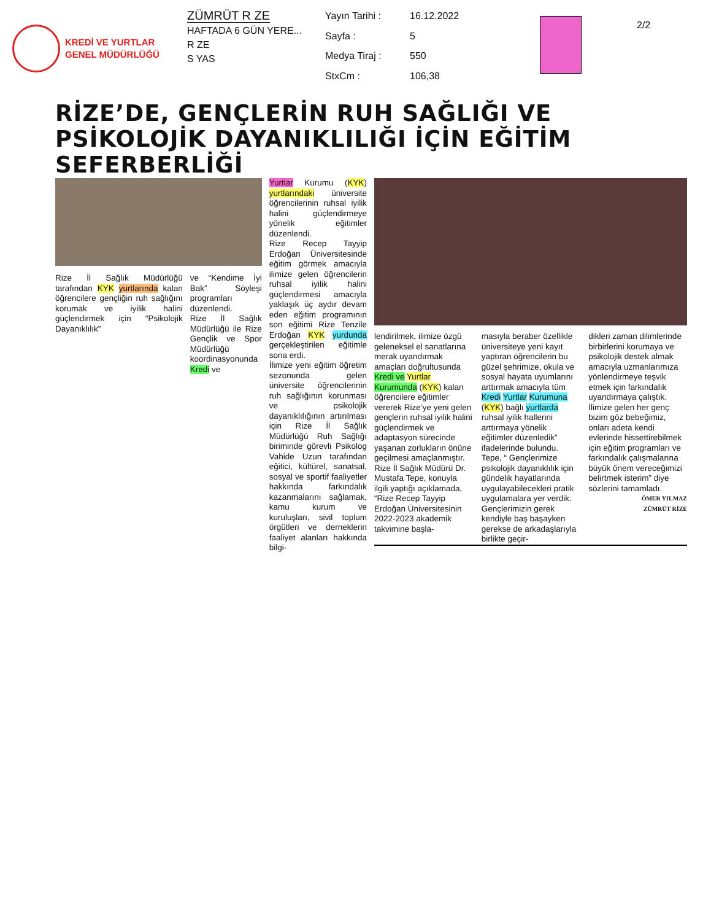KREDİ VE YURTLAR
GENEL MÜDÜRLÜĞÜ
ZÜMRÜT R ZE
HAFTADA 6 GÜN YERE...
R ZE
S YAS
Yayın Tarihi : 16.12.2022 Sayfa : 5 Medya Tiraj : 550 StxCm : 106,38
2/2
RİZE’DE, GENÇLERİN RUH SAĞLIĞI VE PSİKOLOJİK DAYANIKLILIĞI İÇİN EĞİTİM SEFERBERLİĞİ
Rize İl Sağlık Müdürlüğü tarafından KYK yurtlarında kalan öğrencilere gençliğin ruh sağlığını korumak ve iyilik halini güçlendirmek için “Psikolojik Dayanıklılık”
ve “Kendime İyi Bak” Söyleşi programları düzenlendi.
Rize İl Sağlık Müdürlüğü ile Rize Gençlik ve Spor Müdürlüğü koordinasyonunda Kredi ve
Yurtlar Kurumu (KYK) yurtlarındaki üniversite öğrencilerinin ruhsal iyilik halini güçlendirmeye yönelik eğitimler düzenlendi.
Rize Recep Tayyip Erdoğan Üniversitesinde eğitim görmek amacıyla ilimize gelen öğrencilerin ruhsal iyilik halini güçlendirmesi amacıyla yaklaşık üç aydır devam eden eğitim programının son eğitimi Rize Tenzile Erdoğan KYK yurdunda gerçekleştirilen eğitimle sona erdi.
İlimize yeni eğitim öğretim sezonunda gelen üniversite öğrencilerinin ruh sağlığının korunması ve psikolojik dayanıklılığının artırılması için Rize İl Sağlık Müdürlüğü Ruh Sağlığı biriminde görevli Psikolog Vahide Uzun tarafından eğitici, kültürel, sanatsal, sosyal ve sportif faaliyetler hakkında farkındalık kazanmalarını sağlamak, kamu kurum ve kuruluşları, sivil toplum örgütleri ve derneklerin faaliyet alanları hakkında bilgi-
lendirilmek, ilimize özgü geleneksel el sanatlarına merak uyandırmak amaçları doğrultusunda Kredi ve Yurtlar Kurumunda (KYK) kalan öğrencilere eğitimler vererek Rize’ye yeni gelen gençlerin ruhsal iyilik halini güçlendirmek ve adaptasyon sürecinde yaşanan zorlukların önüne geçilmesi amaçlanmıştır.
Rize İl Sağlık Müdürü Dr. Mustafa Tepe, konuyla ilgili yaptığı açıklamada, “Rize Recep Tayyip Erdoğan Üniversitesinin 2022-2023 akademik takvimine başla-
masıyla beraber özellikle üniversiteye yeni kayıt yaptıran öğrencilerin bu güzel şehrimize, okula ve sosyal hayata uyumlarını arttırmak amacıyla tüm Kredi Yurtlar Kurumuna (KYK) bağlı yurtlarda ruhsal iyilik hallerini arttırmaya yönelik eğitimler düzenledik” ifadelerinde bulundu.
Tepe, “ Gençlerimize psikolojik dayanıklılık için gündelik hayatlarında uygulayabilecekleri pratik uygulamalara yer verdik. Gençlerimizin gerek kendiyle baş başayken gerekse de arkadaşlarıyla birlikte geçir-
dikleri zaman dilimlerinde birbirlerini korumaya ve psikolojik destek almak amacıyla uzmanlarımıza yönlendirmeye teşvik etmek için farkındalık uyandırmaya çalıştık. İlimize gelen her genç bizim göz bebeğimiz, onları adeta kendi evlerinde hissettirebilmek için eğitim programları ve farkındalık çalışmalarına büyük önem vereceğimizi belirtmek isterim” diye sözlerini tamamladı.
ÖMER YILMAZ
ZÜMRÜT RİZE